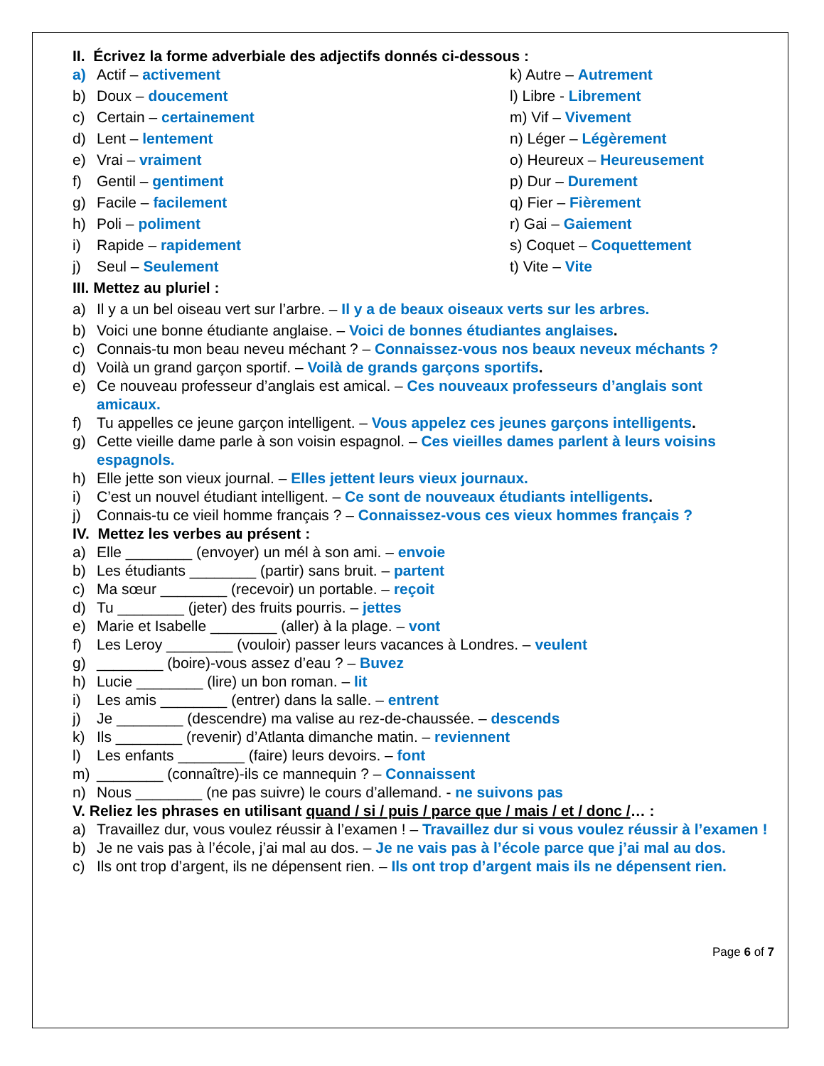II. Écrivez la forme adverbiale des adjectifs donnés ci-dessous :
a) Actif – activement k) Autre – Autrement
b) Doux – doucement l) Libre - Librement
c) Certain – certainement m) Vif – Vivement
d) Lent – lentement n) Léger – Légèrement
e) Vrai – vraiment o) Heureux – Heureusement
f) Gentil – gentiment p) Dur – Durement
g) Facile – facilement q) Fier – Fièrement
h) Poli – poliment r) Gai – Gaiement
i) Rapide – rapidement s) Coquet – Coquettement
j) Seul – Seulement t) Vite – Vite
III. Mettez au pluriel :
a) Il y a un bel oiseau vert sur l’arbre. – Il y a de beaux oiseaux verts sur les arbres.
b) Voici une bonne étudiante anglaise. – Voici de bonnes étudiantes anglaises.
c) Connais-tu mon beau neveu méchant ? – Connaissez-vous nos beaux neveux méchants ?
d) Voilà un grand garçon sportif. – Voilà de grands garçons sportifs.
e) Ce nouveau professeur d’anglais est amical. – Ces nouveaux professeurs d’anglais sont amicaux.
f) Tu appelles ce jeune garçon intelligent. – Vous appelez ces jeunes garçons intelligents.
g) Cette vieille dame parle à son voisin espagnol. – Ces vieilles dames parlent à leurs voisins espagnols.
h) Elle jette son vieux journal. – Elles jettent leurs vieux journaux.
i) C’est un nouvel étudiant intelligent. – Ce sont de nouveaux étudiants intelligents.
j) Connais-tu ce vieil homme français ? – Connaissez-vous ces vieux hommes français ?
IV. Mettez les verbes au présent :
a) Elle ________ (envoyer) un mél à son ami. – envoie
b) Les étudiants ________ (partir) sans bruit. – partent
c) Ma sœur ________ (recevoir) un portable. – reçoit
d) Tu ________ (jeter) des fruits pourris. – jettes
e) Marie et Isabelle ________ (aller) à la plage. – vont
f) Les Leroy ________ (vouloir) passer leurs vacances à Londres. – veulent
g) ________ (boire)-vous assez d’eau ? – Buvez
h) Lucie ________ (lire) un bon roman. – lit
i) Les amis ________ (entrer) dans la salle. – entrent
j) Je ________ (descendre) ma valise au rez-de-chaussée. – descends
k) Ils ________ (revenir) d’Atlanta dimanche matin. – reviennent
l) Les enfants ________ (faire) leurs devoirs. – font
m) ________ (connaître)-ils ce mannequin ? – Connaissent
n) Nous ________ (ne pas suivre) le cours d’allemand. - ne suivons pas
V. Reliez les phrases en utilisant quand / si / puis / parce que / mais / et / donc /… :
a) Travaillez dur, vous voulez réussir à l’examen ! – Travaillez dur si vous voulez réussir à l’examen !
b) Je ne vais pas à l’école, j’ai mal au dos. – Je ne vais pas à l’école parce que j’ai mal au dos.
c) Ils ont trop d’argent, ils ne dépensent rien. – Ils ont trop d’argent mais ils ne dépensent rien.
Page 6 of 7